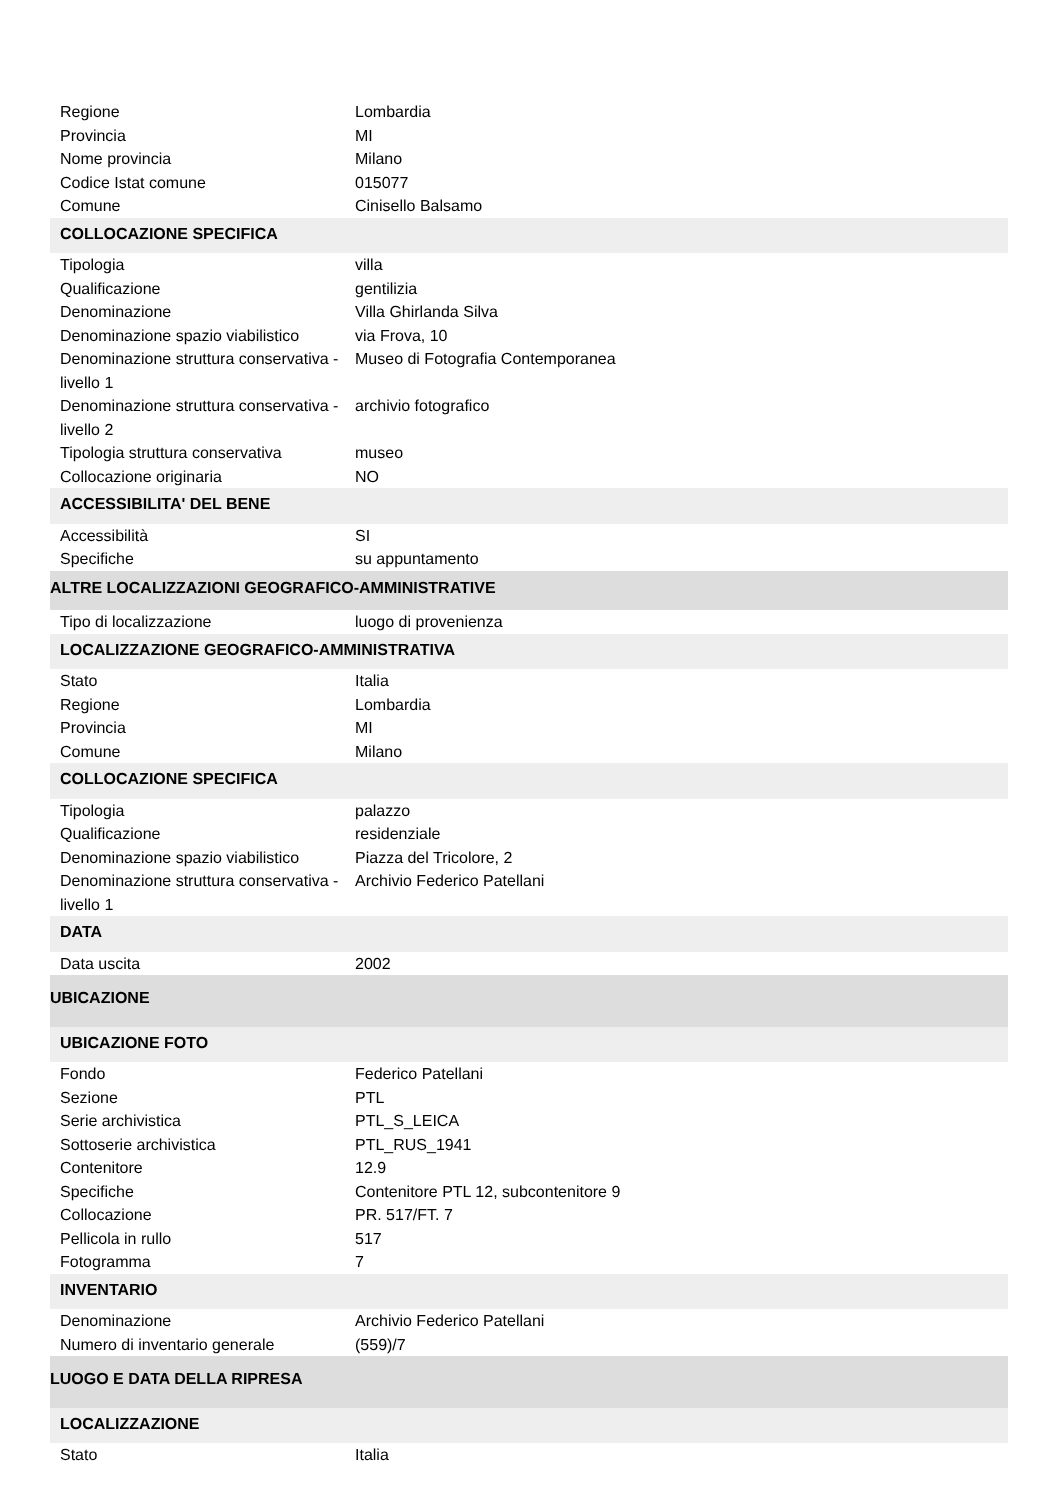| Regione | Lombardia |
| Provincia | MI |
| Nome provincia | Milano |
| Codice Istat comune | 015077 |
| Comune | Cinisello Balsamo |
| COLLOCAZIONE SPECIFICA | |
| Tipologia | villa |
| Qualificazione | gentilizia |
| Denominazione | Villa Ghirlanda Silva |
| Denominazione spazio viabilistico | via Frova, 10 |
| Denominazione struttura conservativa - livello 1 | Museo di Fotografia Contemporanea |
| Denominazione struttura conservativa - livello 2 | archivio fotografico |
| Tipologia struttura conservativa | museo |
| Collocazione originaria | NO |
| ACCESSIBILITA' DEL BENE | |
| Accessibilità | SI |
| Specifiche | su appuntamento |
| ALTRE LOCALIZZAZIONI GEOGRAFICO-AMMINISTRATIVE | |
| Tipo di localizzazione | luogo di provenienza |
| LOCALIZZAZIONE GEOGRAFICO-AMMINISTRATIVA | |
| Stato | Italia |
| Regione | Lombardia |
| Provincia | MI |
| Comune | Milano |
| COLLOCAZIONE SPECIFICA | |
| Tipologia | palazzo |
| Qualificazione | residenziale |
| Denominazione spazio viabilistico | Piazza del Tricolore, 2 |
| Denominazione struttura conservativa - livello 1 | Archivio Federico Patellani |
| DATA | |
| Data uscita | 2002 |
| UBICAZIONE | |
| UBICAZIONE FOTO | |
| Fondo | Federico Patellani |
| Sezione | PTL |
| Serie archivistica | PTL_S_LEICA |
| Sottoserie archivistica | PTL_RUS_1941 |
| Contenitore | 12.9 |
| Specifiche | Contenitore PTL 12, subcontenitore 9 |
| Collocazione | PR. 517/FT. 7 |
| Pellicola in rullo | 517 |
| Fotogramma | 7 |
| INVENTARIO | |
| Denominazione | Archivio Federico Patellani |
| Numero di inventario generale | (559)/7 |
| LUOGO E DATA DELLA RIPRESA | |
| LOCALIZZAZIONE | |
| Stato | Italia |